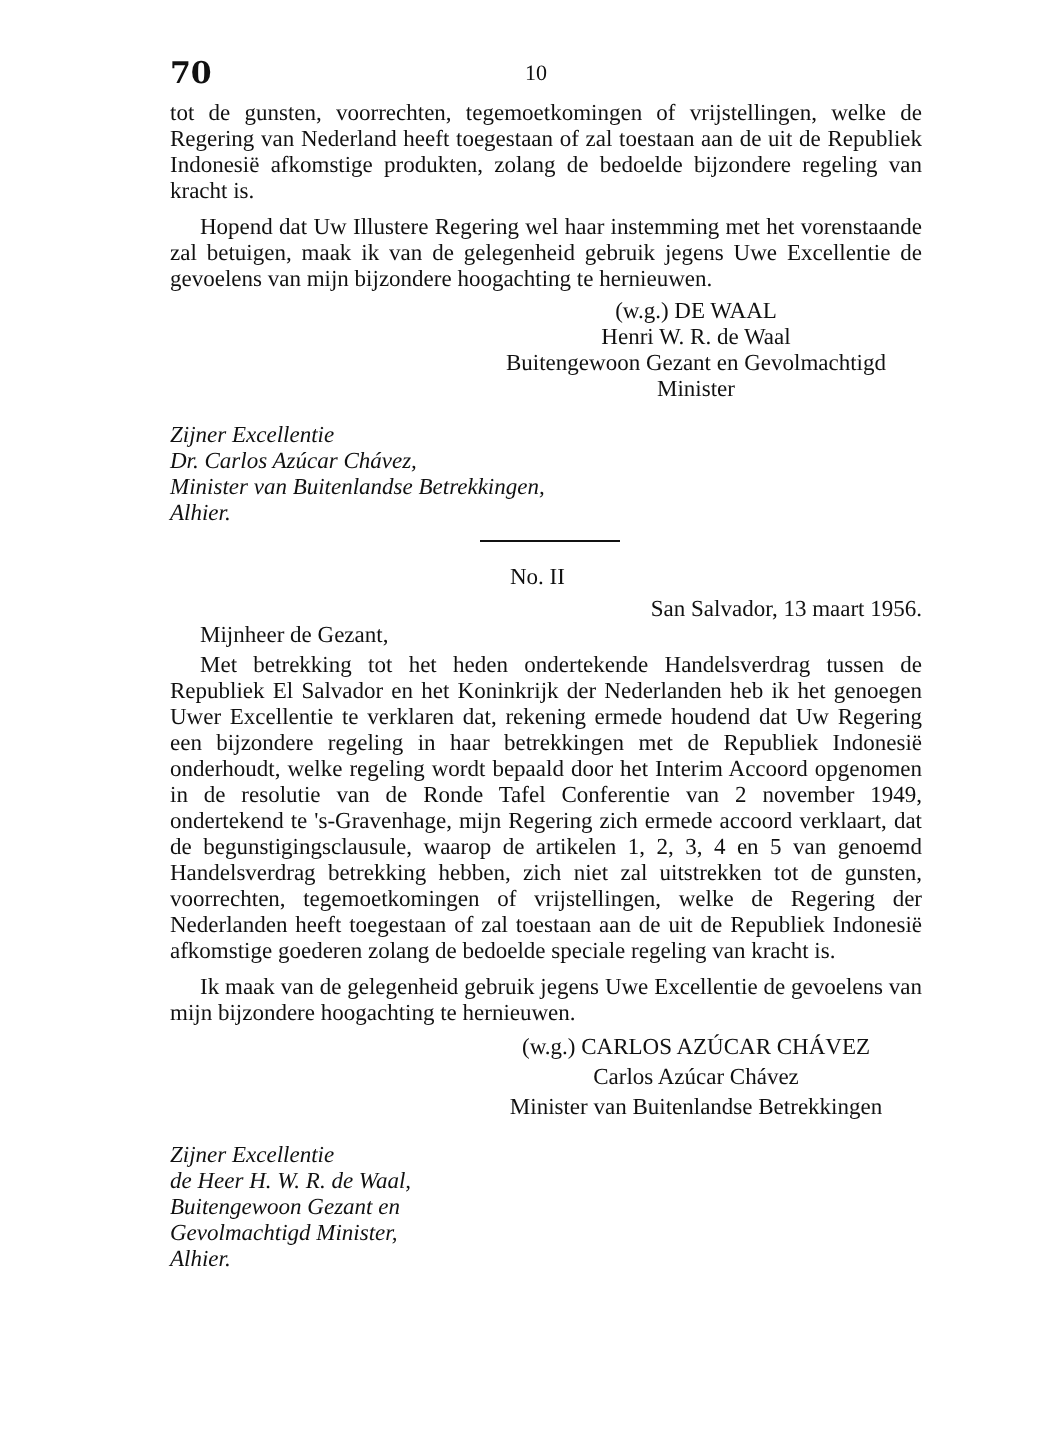70 10
tot de gunsten, voorrechten, tegemoetkomingen of vrijstellingen, welke de Regering van Nederland heeft toegestaan of zal toestaan aan de uit de Republiek Indonesië afkomstige produkten, zolang de bedoelde bijzondere regeling van kracht is.
Hopend dat Uw Illustere Regering wel haar instemming met het vorenstaande zal betuigen, maak ik van de gelegenheid gebruik jegens Uwe Excellentie de gevoelens van mijn bijzondere hoogachting te hernieuwen.
(w.g.) DE WAAL
Henri W. R. de Waal
Buitengewoon Gezant en Gevolmachtigd Minister
Zijner Excellentie
Dr. Carlos Azúcar Chávez,
Minister van Buitenlandse Betrekkingen,
Alhier.
No. II
San Salvador, 13 maart 1956.
Mijnheer de Gezant,
Met betrekking tot het heden ondertekende Handelsverdrag tussen de Republiek El Salvador en het Koninkrijk der Nederlanden heb ik het genoegen Uwer Excellentie te verklaren dat, rekening ermede houdend dat Uw Regering een bijzondere regeling in haar betrekkingen met de Republiek Indonesië onderhoudt, welke regeling wordt bepaald door het Interim Accoord opgenomen in de resolutie van de Ronde Tafel Conferentie van 2 november 1949, ondertekend te 's-Gravenhage, mijn Regering zich ermede accoord verklaart, dat de begunstigingsclausule, waarop de artikelen 1, 2, 3, 4 en 5 van genoemd Handelsverdrag betrekking hebben, zich niet zal uitstrekken tot de gunsten, voorrechten, tegemoetkomingen of vrijstellingen, welke de Regering der Nederlanden heeft toegestaan of zal toestaan aan de uit de Republiek Indonesië afkomstige goederen zolang de bedoelde speciale regeling van kracht is.
Ik maak van de gelegenheid gebruik jegens Uwe Excellentie de gevoelens van mijn bijzondere hoogachting te hernieuwen.
(w.g.) CARLOS AZÚCAR CHÁVEZ
Carlos Azúcar Chávez
Minister van Buitenlandse Betrekkingen
Zijner Excellentie
de Heer H. W. R. de Waal,
Buitengewoon Gezant en
Gevolmachtigd Minister,
Alhier.